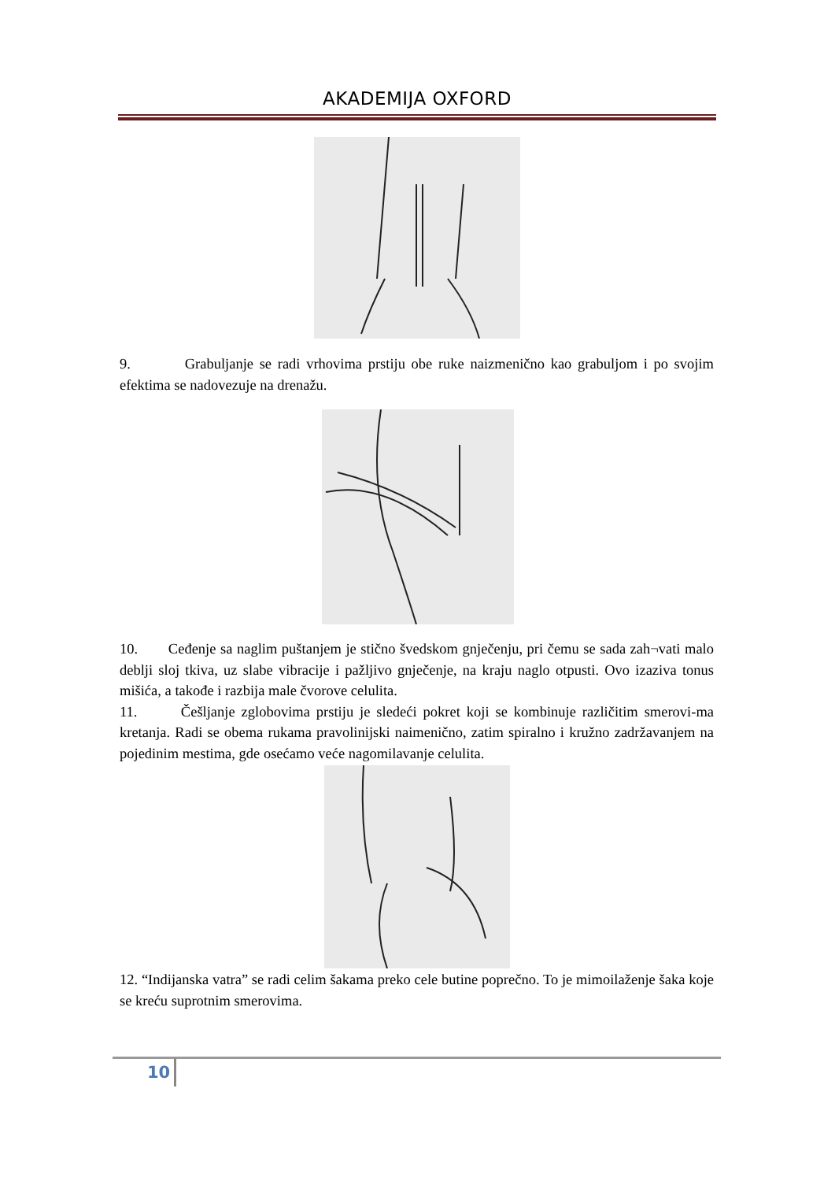AKADEMIJA OXFORD
9. Grabuljanje se radi vrhovima prstiju obe ruke naizmenično kao grabuljom i po svojim efektima se nadovezuje na drenažu.
10. Ceđenje sa naglim puštanjem je stično švedskom gnječenju, pri čemu se sada zah¬vati malo deblji sloj tkiva, uz slabe vibracije i pažljivo gnječenje, na kraju naglo otpusti. Ovo izaziva tonus mišića, a takođe i razbija male čvorove celulita.
11. Češljanje zglobovima prstiju je sledeći pokret koji se kombinuje različitim smerovi-ma kretanja. Radi se obema rukama pravolinijski naimenično, zatim spiralno i kružno zadržavanjem na pojedinim mestima, gde osećamo veće nagomilavanje celulita.
12. “Indijanska vatra” se radi celim šakama preko cele butine poprečno. To je mimoilaženje šaka koje se kreću suprotnim smerovima.
10